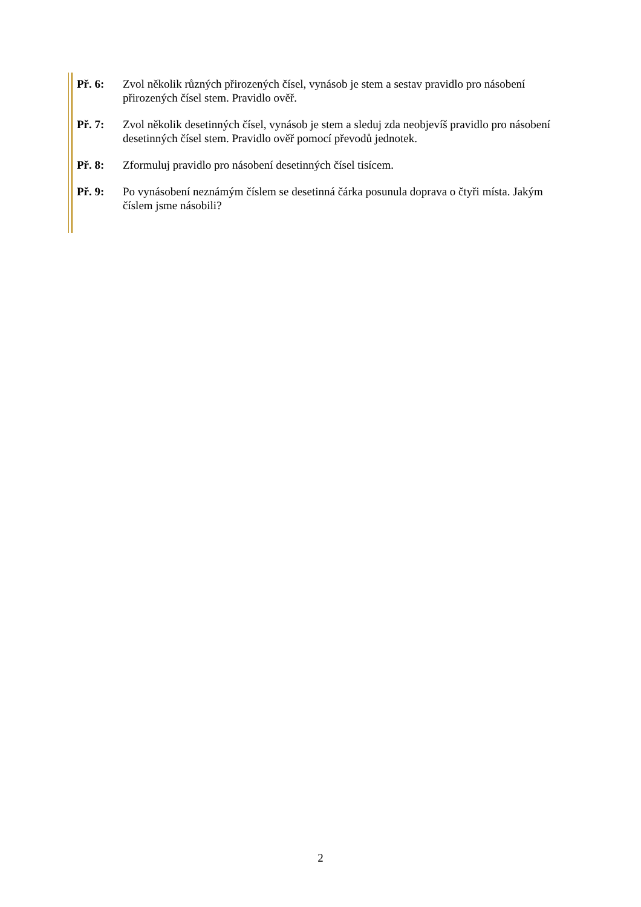Př. 6: Zvol několik různých přirozených čísel, vynásob je stem a sestav pravidlo pro násobení přirozených čísel stem. Pravidlo ověř.
Př. 7: Zvol několik desetinných čísel, vynásob je stem a sleduj zda neobjevíš pravidlo pro násobení desetinných čísel stem. Pravidlo ověř pomocí převodů jednotek.
Př. 8: Zformuluj pravidlo pro násobení desetinných čísel tisícem.
Př. 9: Po vynásobení neznámým číslem se desetinná čárka posunula doprava o čtyři místa. Jakým číslem jsme násobili?
2